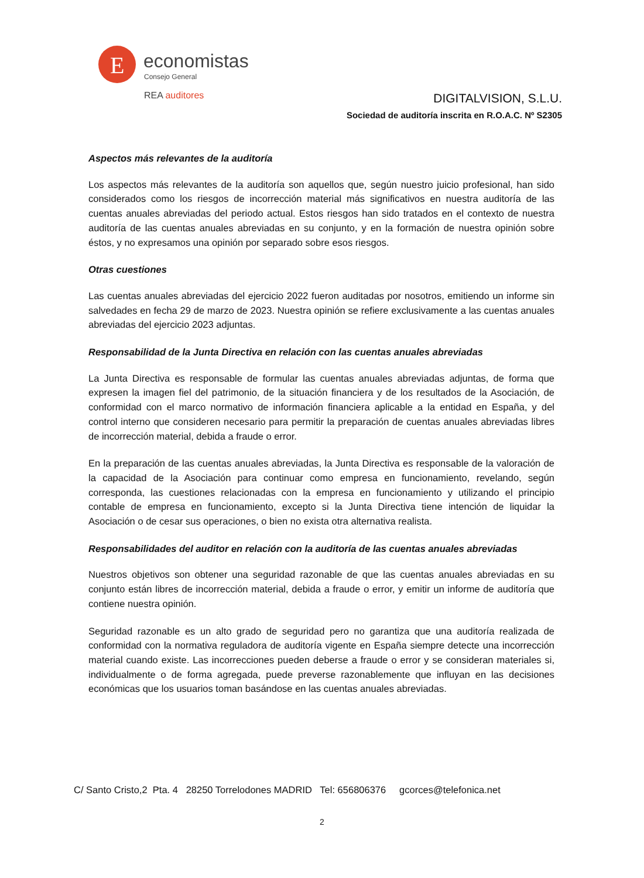E
economistas
Consejo General
REA auditores
DIGITALVISION, S.L.U.
Sociedad de auditoría inscrita en R.O.A.C. Nº S2305
Aspectos más relevantes de la auditoría
Los aspectos más relevantes de la auditoría son aquellos que, según nuestro juicio profesional, han sido considerados como los riesgos de incorrección material más significativos en nuestra auditoría de las cuentas anuales abreviadas del periodo actual. Estos riesgos han sido tratados en el contexto de nuestra auditoría de las cuentas anuales abreviadas en su conjunto, y en la formación de nuestra opinión sobre éstos, y no expresamos una opinión por separado sobre esos riesgos.
Otras cuestiones
Las cuentas anuales abreviadas del ejercicio 2022 fueron auditadas por nosotros, emitiendo un informe sin salvedades en fecha 29 de marzo de 2023. Nuestra opinión se refiere exclusivamente a las cuentas anuales abreviadas del ejercicio 2023 adjuntas.
Responsabilidad de la Junta Directiva en relación con las cuentas anuales abreviadas
La Junta Directiva es responsable de formular las cuentas anuales abreviadas adjuntas, de forma que expresen la imagen fiel del patrimonio, de la situación financiera y de los resultados de la Asociación, de conformidad con el marco normativo de información financiera aplicable a la entidad en España, y del control interno que consideren necesario para permitir la preparación de cuentas anuales abreviadas libres de incorrección material, debida a fraude o error.
En la preparación de las cuentas anuales abreviadas, la Junta Directiva es responsable de la valoración de la capacidad de la Asociación para continuar como empresa en funcionamiento, revelando, según corresponda, las cuestiones relacionadas con la empresa en funcionamiento y utilizando el principio contable de empresa en funcionamiento, excepto si la Junta Directiva tiene intención de liquidar la Asociación o de cesar sus operaciones, o bien no exista otra alternativa realista.
Responsabilidades del auditor en relación con la auditoría de las cuentas anuales abreviadas
Nuestros objetivos son obtener una seguridad razonable de que las cuentas anuales abreviadas en su conjunto están libres de incorrección material, debida a fraude o error, y emitir un informe de auditoría que contiene nuestra opinión.
Seguridad razonable es un alto grado de seguridad pero no garantiza que una auditoría realizada de conformidad con la normativa reguladora de auditoría vigente en España siempre detecte una incorrección material cuando existe. Las incorrecciones pueden deberse a fraude o error y se consideran materiales si, individualmente o de forma agregada, puede preverse razonablemente que influyan en las decisiones económicas que los usuarios toman basándose en las cuentas anuales abreviadas.
C/ Santo Cristo,2 Pta. 4 28250 Torrelodones MADRID Tel: 656806376 gcorces@telefonica.net
2